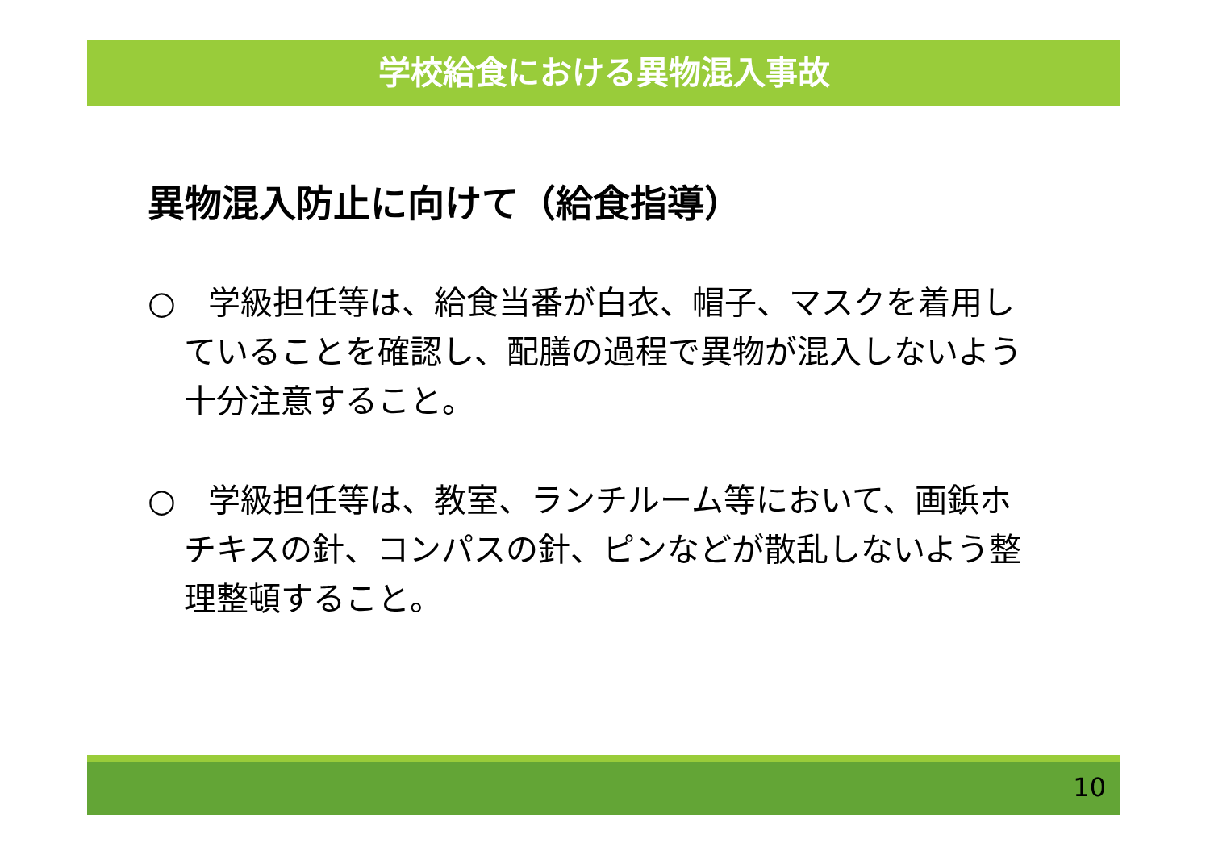学校給食における異物混入事故
異物混入防止に向けて（給食指導）
○　学級担任等は、給食当番が白衣、帽子、マスクを着用していることを確認し、配膳の過程で異物が混入しないよう十分注意すること。
○　学級担任等は、教室、ランチルーム等において、画鋲ホチキスの針、コンパスの針、ピンなどが散乱しないよう整理整頓すること。
10